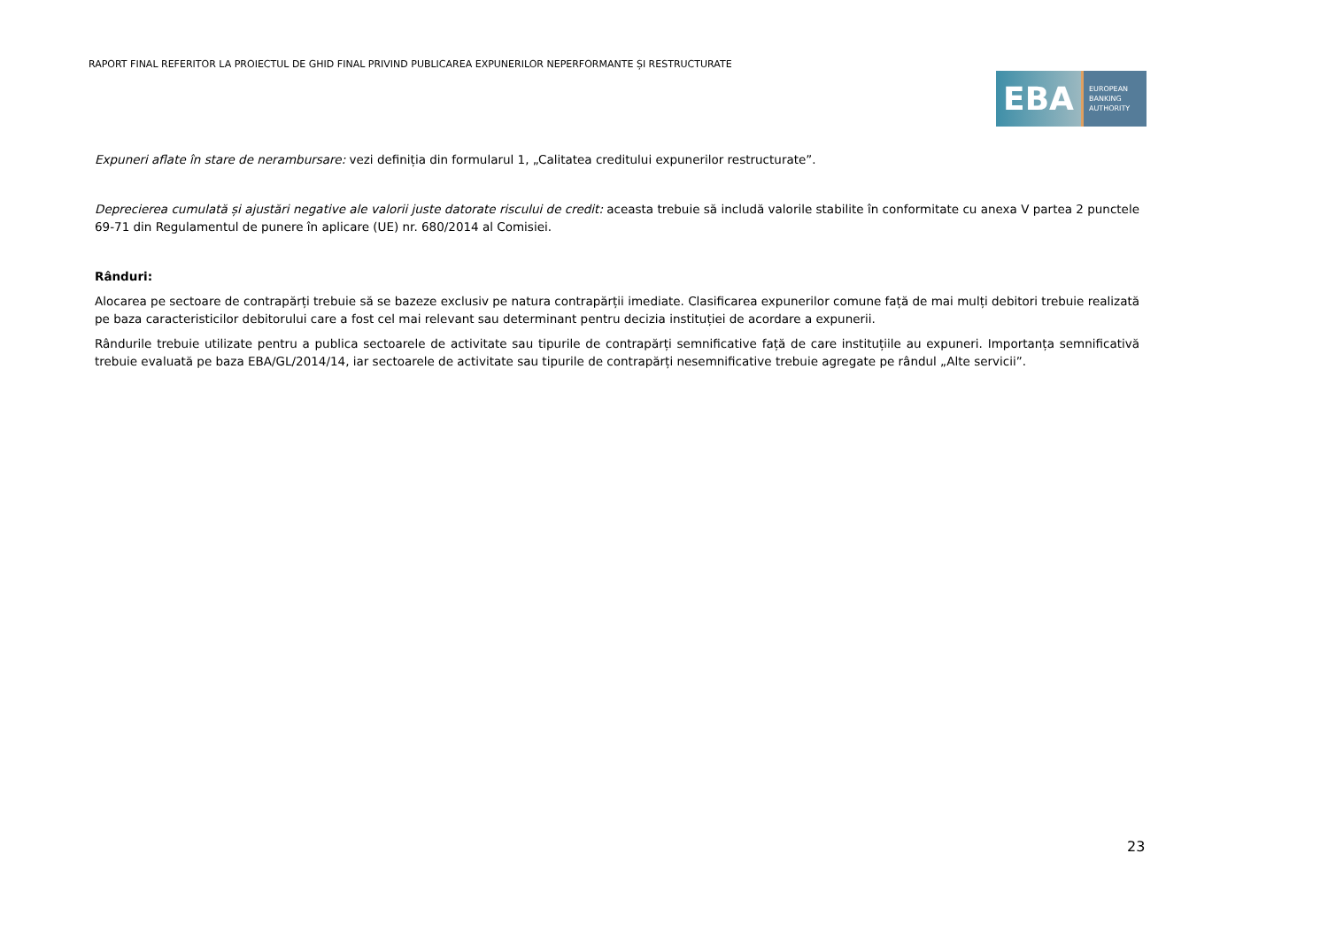RAPORT FINAL REFERITOR LA PROIECTUL DE GHID FINAL PRIVIND PUBLICAREA EXPUNERILOR NEPERFORMANTE ȘI RESTRUCTURATE
EBA
EUROPEAN
BANKING
AUTHORITY
Expuneri aflate în stare de nerambursare: vezi definiția din formularul 1, „Calitatea creditului expunerilor restructurate”.
Deprecierea cumulată și ajustări negative ale valorii juste datorate riscului de credit: aceasta trebuie să includă valorile stabilite în conformitate cu anexa V partea 2 punctele 69-71 din Regulamentul de punere în aplicare (UE) nr. 680/2014 al Comisiei.
Rânduri:
Alocarea pe sectoare de contrapărți trebuie să se bazeze exclusiv pe natura contrapărții imediate. Clasificarea expunerilor comune față de mai mulți debitori trebuie realizată pe baza caracteristicilor debitorului care a fost cel mai relevant sau determinant pentru decizia instituției de acordare a expunerii.
Rândurile trebuie utilizate pentru a publica sectoarele de activitate sau tipurile de contrapărți semnificative față de care instituțiile au expuneri. Importanța semnificativă trebuie evaluată pe baza EBA/GL/2014/14, iar sectoarele de activitate sau tipurile de contrapărți nesemnificative trebuie agregate pe rândul „Alte servicii”.
23